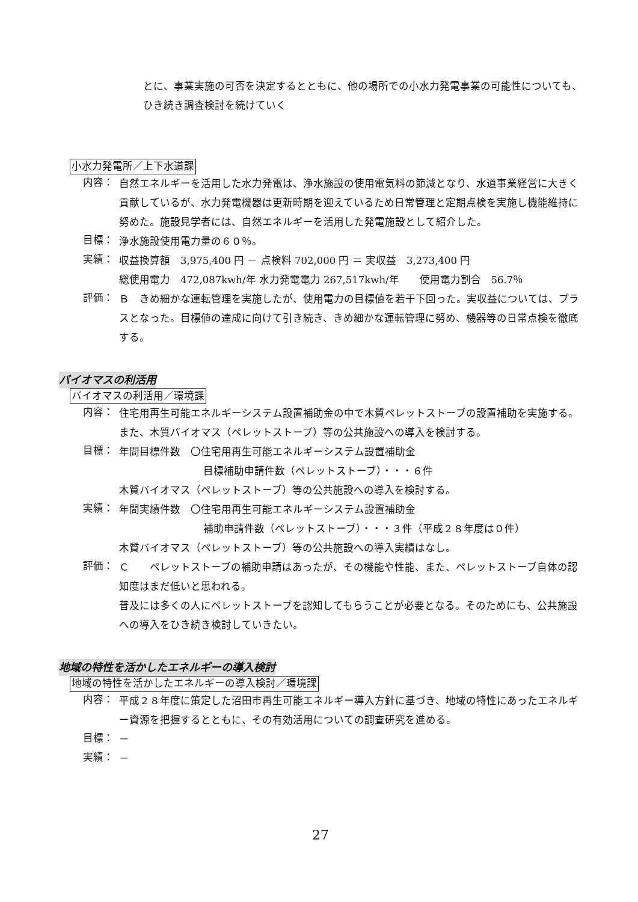とに、事業実施の可否を決定するとともに、他の場所での小水力発電事業の可能性についても、ひき続き調査検討を続けていく
小水力発電所／上下水道課
内容：
自然エネルギーを活用した水力発電は、浄水施設の使用電気料の節減となり、水道事業経営に大きく貢献しているが、水力発電機器は更新時期を迎えているため日常管理と定期点検を実施し機能維持に努めた。施設見学者には、自然エネルギーを活用した発電施設として紹介した。
目標：
浄水施設使用電力量の６０％。
実績：
収益換算額　3,975,400 円 － 点検料 702,000 円 ＝ 実収益　3,273,400 円
総使用電力　472,087kwh/年 水力発電電力 267,517kwh/年　　使用電力割合　56.7％
評価：
Ｂ　きめ細かな運転管理を実施したが、使用電力の目標値を若干下回った。実収益については、プラスとなった。目標値の達成に向けて引き続き、きめ細かな運転管理に努め、機器等の日常点検を徹底する。
バイオマスの利活用
バイオマスの利活用／環境課
内容：
住宅用再生可能エネルギーシステム設置補助金の中で木質ペレットストーブの設置補助を実施する。また、木質バイオマス（ペレットストーブ）等の公共施設への導入を検討する。
目標：
年間目標件数　〇住宅用再生可能エネルギーシステム設置補助金
目標補助申請件数（ペレットストーブ）・・・６件
木質バイオマス（ペレットストーブ）等の公共施設への導入を検討する。
実績：
年間実績件数　〇住宅用再生可能エネルギーシステム設置補助金
補助申請件数（ペレットストーブ）・・・３件（平成２８年度は０件）
木質バイオマス（ペレットストーブ）等の公共施設への導入実績はなし。
評価：
Ｃ　　ペレットストーブの補助申請はあったが、その機能や性能、また、ペレットストーブ自体の認知度はまだ低いと思われる。
普及には多くの人にペレットストーブを認知してもらうことが必要となる。そのためにも、公共施設への導入をひき続き検討していきたい。
地域の特性を活かしたエネルギーの導入検討
地域の特性を活かしたエネルギーの導入検討／環境課
内容：
平成２８年度に策定した沼田市再生可能エネルギー導入方針に基づき、地域の特性にあったエネルギー資源を把握するとともに、その有効活用についての調査研究を進める。
目標：
－
実績：
－
27